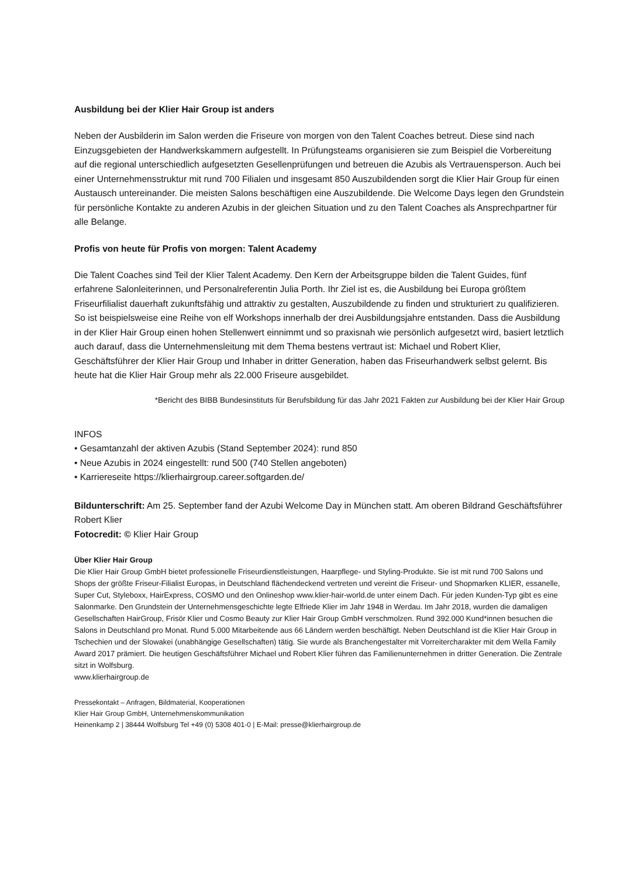Ausbildung bei der Klier Hair Group ist anders
Neben der Ausbilderin im Salon werden die Friseure von morgen von den Talent Coaches betreut. Diese sind nach Einzugsgebieten der Handwerkskammern aufgestellt. In Prüfungsteams organisieren sie zum Beispiel die Vorbereitung auf die regional unterschiedlich aufgesetzten Gesellenprüfungen und betreuen die Azubis als Vertrauensperson. Auch bei einer Unternehmensstruktur mit rund 700 Filialen und insgesamt 850 Auszubildenden sorgt die Klier Hair Group für einen Austausch untereinander. Die meisten Salons beschäftigen eine Auszubildende. Die Welcome Days legen den Grundstein für persönliche Kontakte zu anderen Azubis in der gleichen Situation und zu den Talent Coaches als Ansprechpartner für alle Belange.
Profis von heute für Profis von morgen: Talent Academy
Die Talent Coaches sind Teil der Klier Talent Academy. Den Kern der Arbeitsgruppe bilden die Talent Guides, fünf erfahrene Salonleiterinnen, und Personalreferentin Julia Porth. Ihr Ziel ist es, die Ausbildung bei Europa größtem Friseurfilialist dauerhaft zukunftsfähig und attraktiv zu gestalten, Auszubildende zu finden und strukturiert zu qualifizieren. So ist beispielsweise eine Reihe von elf Workshops innerhalb der drei Ausbildungsjahre entstanden. Dass die Ausbildung in der Klier Hair Group einen hohen Stellenwert einnimmt und so praxisnah wie persönlich aufgesetzt wird, basiert letztlich auch darauf, dass die Unternehmensleitung mit dem Thema bestens vertraut ist: Michael und Robert Klier, Geschäftsführer der Klier Hair Group und Inhaber in dritter Generation, haben das Friseurhandwerk selbst gelernt. Bis heute hat die Klier Hair Group mehr als 22.000 Friseure ausgebildet.
*Bericht des BIBB Bundesinstituts für Berufsbildung für das Jahr 2021 Fakten zur Ausbildung bei der Klier Hair Group
INFOS
• Gesamtanzahl der aktiven Azubis (Stand September 2024): rund 850
• Neue Azubis in 2024 eingestellt: rund 500 (740 Stellen angeboten)
• Karriereseite https://klierhairgroup.career.softgarden.de/
Bildunterschrift: Am 25. September fand der Azubi Welcome Day in München statt. Am oberen Bildrand Geschäftsführer Robert Klier
Fotocredit: © Klier Hair Group
Über Klier Hair Group
Die Klier Hair Group GmbH bietet professionelle Friseurdienstleistungen, Haarpflege- und Styling-Produkte. Sie ist mit rund 700 Salons und Shops der größte Friseur-Filialist Europas, in Deutschland flächendeckend vertreten und vereint die Friseur- und Shopmarken KLIER, essanelle, Super Cut, Styleboxx, HairExpress, COSMO und den Onlineshop www.klier-hair-world.de unter einem Dach. Für jeden Kunden-Typ gibt es eine Salonmarke. Den Grundstein der Unternehmensgeschichte legte Elfriede Klier im Jahr 1948 in Werdau. Im Jahr 2018, wurden die damaligen Gesellschaften HairGroup, Frisör Klier und Cosmo Beauty zur Klier Hair Group GmbH verschmolzen. Rund 392.000 Kund*innen besuchen die Salons in Deutschland pro Monat. Rund 5.000 Mitarbeitende aus 66 Ländern werden beschäftigt. Neben Deutschland ist die Klier Hair Group in Tschechien und der Slowakei (unabhängige Gesellschaften) tätig. Sie wurde als Branchengestalter mit Vorreitercharakter mit dem Wella Family Award 2017 prämiert. Die heutigen Geschäftsführer Michael und Robert Klier führen das Familienunternehmen in dritter Generation. Die Zentrale sitzt in Wolfsburg.
www.klierhairgroup.de
Pressekontakt – Anfragen, Bildmaterial, Kooperationen
Klier Hair Group GmbH, Unternehmenskommunikation
Heinenkamp 2 | 38444 Wolfsburg Tel +49 (0) 5308 401-0 | E-Mail: presse@klierhairgroup.de